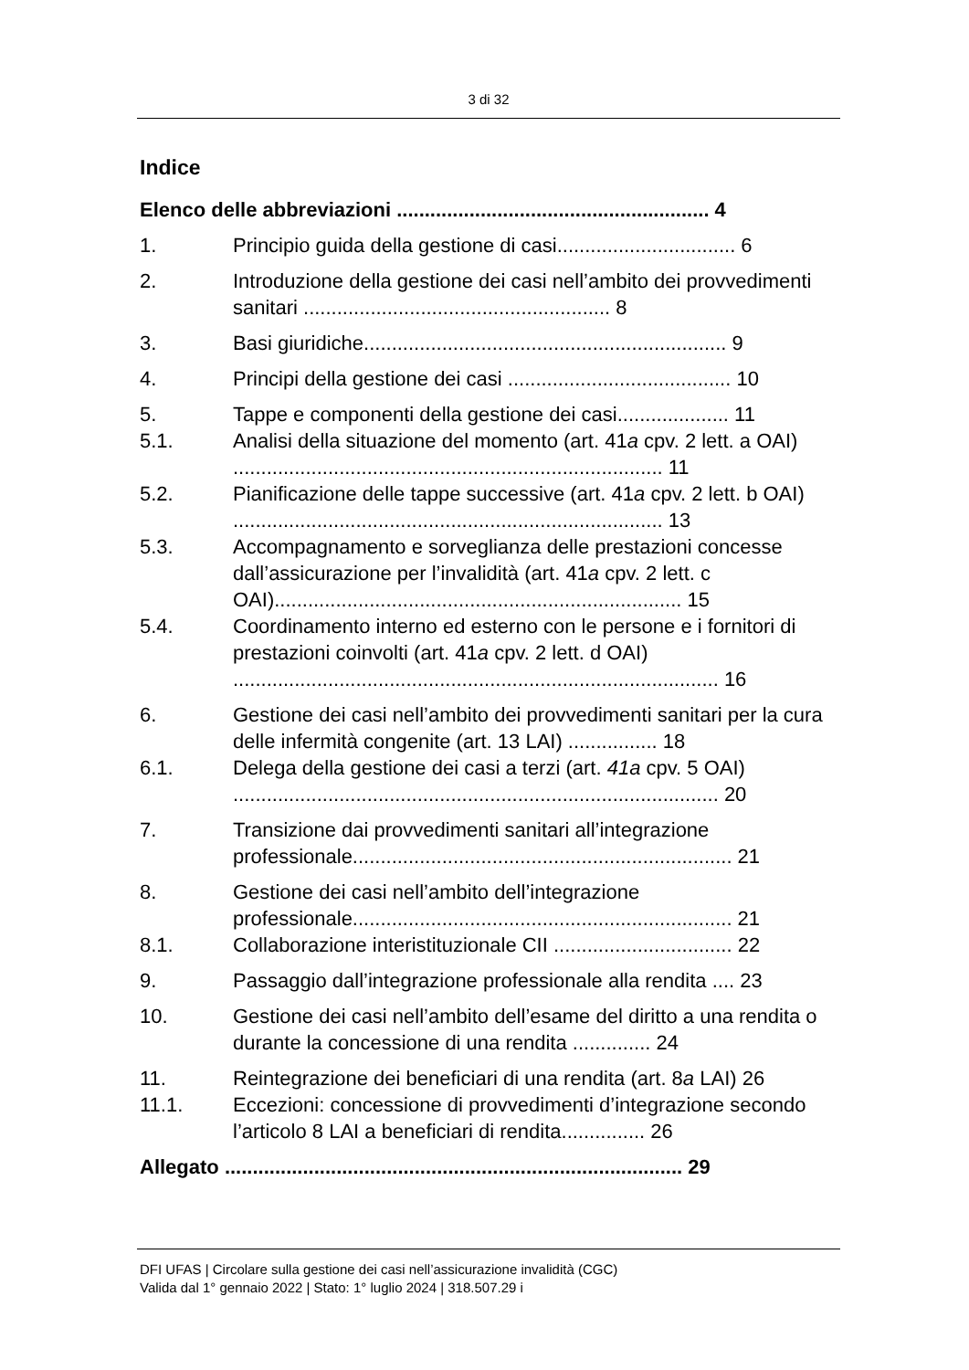3 di 32
Indice
Elenco delle abbreviazioni ........................................................ 4
1. Principio guida della gestione di casi................................ 6
2. Introduzione della gestione dei casi nell’ambito dei provvedimenti sanitari ....................................................... 8
3. Basi giuridiche................................................................. 9
4. Principi della gestione dei casi ........................................ 10
5. Tappe e componenti della gestione dei casi.................... 11
5.1. Analisi della situazione del momento (art. 41a cpv. 2 lett. a OAI) ............................................................................. 11
5.2. Pianificazione delle tappe successive (art. 41a cpv. 2 lett. b OAI) ............................................................................. 13
5.3. Accompagnamento e sorveglianza delle prestazioni concesse dall’assicurazione per l’invalidità (art. 41a cpv. 2 lett. c OAI)......................................................................... 15
5.4. Coordinamento interno ed esterno con le persone e i fornitori di prestazioni coinvolti (art. 41a cpv. 2 lett. d OAI) ....................................................................................... 16
6. Gestione dei casi nell’ambito dei provvedimenti sanitari per la cura delle infermità congenite (art. 13 LAI) ................ 18
6.1. Delega della gestione dei casi a terzi (art. 41a cpv. 5 OAI) ....................................................................................... 20
7. Transizione dai provvedimenti sanitari all’integrazione professionale.................................................................... 21
8. Gestione dei casi nell’ambito dell’integrazione professionale.................................................................... 21
8.1. Collaborazione interistituzionale CII ................................ 22
9. Passaggio dall’integrazione professionale alla rendita .... 23
10. Gestione dei casi nell’ambito dell’esame del diritto a una rendita o durante la concessione di una rendita .............. 24
11. Reintegrazione dei beneficiari di una rendita (art. 8a LAI) 26
11.1. Eccezioni: concessione di provvedimenti d’integrazione secondo l’articolo 8 LAI a beneficiari di rendita............... 26
Allegato .................................................................................. 29
DFI UFAS | Circolare sulla gestione dei casi nell’assicurazione invalidità (CGC)
Valida dal 1° gennaio 2022 | Stato: 1° luglio 2024 | 318.507.29 i